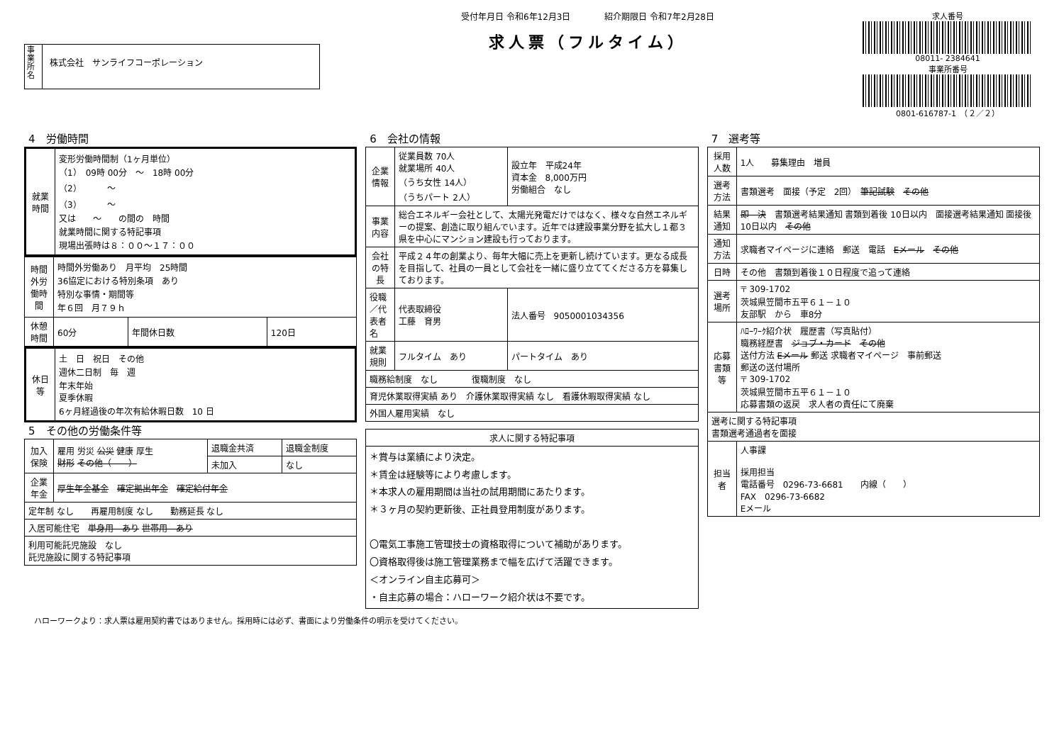事業所名
株式会社　サンライフコーポレーション
受付年月日 令和6年12月3日　　　　紹介期限日 令和7年2月28日
求人票（フルタイム）
求人番号
08011- 2384641
事業所番号
0801-616787-1　（２／２）
4　労働時間
| 就業時間 | 変形労働時間制（1ヶ月単位） （1） 09時 00分 ～ 18時 00分 （2） ～ （3） ～ 又は ～ の間の 時間 就業時間に関する特記事項 現場出張時は８：００～１７：００ |
| 時間外労働時間 | 時間外労働あり 月平均 25時間 36協定における特別条項 あり 特別な事情・期間等 年６回 月７９ｈ | | |
| 休憩時間 | 60分 | 年間休日数 | 120日 |
| 休日等 | 土 日 祝日 その他 週休二日制 毎 週 年末年始 夏季休暇 6ヶ月経過後の年次有給休暇日数 10 日 |
5　その他の労働条件等
| 加入保険 | 雇用 労災 公災 健康 厚生 財形 その他（ ） | 退職金共済 | 退職金制度 |
| | | 未加入 | なし |
| 企業年金 | 厚生年金基金 確定拠出年金 確定給付年金 | | |
| 定年制 なし 再雇用制度 なし 勤務延長 なし | | | |
| 入居可能住宅 単身用 あり 世帯用 あり | | | |
| 利用可能託児施設 なし 託児施設に関する特記事項 | | | |
6　会社の情報
| 企業情報 | 従業員数 70人 就業場所 40人 （うち女性 14人） （うちパート 2人） | 設立年 平成24年 資本金 8,000万円 労働組合 なし |
| 事業内容 | 総合エネルギー会社として、太陽光発電だけではなく、様々な自然エネルギーの提案、創造に取り組んでいます。近年では建設事業分野を拡大し１都３県を中心にマンション建設も行っております。 | |
| 会社の特長 | 平成２４年の創業より、毎年大幅に売上を更新し続けています。更なる成長を目指して、社員の一員として会社を一緒に盛り立ててくださる方を募集しております。 | |
| 役職／代表者名 | 代表取締役 工藤 育男 | 法人番号 9050001034356 |
| 就業規則 | フルタイム あり | パートタイム あり |
| 職務給制度 なし 復職制度 なし | | |
| 育児休業取得実績 あり 介護休業取得実績 なし 看護休暇取得実績 なし | | |
| 外国人雇用実績 なし | | |
| 求人に関する特記事項 |
| --- |
| ＊賞与は業績により決定。 ＊賃金は経験等により考慮します。 ＊本求人の雇用期間は当社の試用期間にあたります。 ＊３ヶ月の契約更新後、正社員登用制度があります。 〇電気工事施工管理技士の資格取得について補助があります。 〇資格取得後は施工管理業務まで幅を広げて活躍できます。 ＜オンライン自主応募可＞ ・自主応募の場合：ハローワーク紹介状は不要です。 |
7　選考等
| 採用人数 | 1人 募集理由 増員 |
| 選考方法 | 書類選考 面接（予定 2回） 筆記試験 その他 |
| 結果通知 | 即 決 書類選考結果通知 書類到着後 10日以内 面接選考結果通知 面接後 10日以内 その他 |
| 通知方法 | 求職者マイページに連絡 郵送 電話 Eメール その他 |
| 日時 | その他 書類到着後１０日程度で追って連絡 |
| 選考場所 | 〒 309-1702 茨城県笠間市五平６１－１０ 友部駅 から 車8分 |
| 応募書類等 | ﾊﾛｰﾜｰｸ紹介状 履歴書（写真貼付） 職務経歴書 ジョブ・カード その他 送付方法 Eメール 郵送 求職者マイページ 事前郵送 郵送の送付場所 〒 309-1702 茨城県笠間市五平６１－１０ 応募書類の返戻 求人者の責任にて廃棄 |
| 選考に関する特記事項 書類選考通過者を面接 | |
| 担当者 | 人事課 採用担当 電話番号 0296-73-6681 内線（ ） FAX 0296-73-6682 Eメール |
ハローワークより：求人票は雇用契約書ではありません。採用時には必ず、書面により労働条件の明示を受けてください。